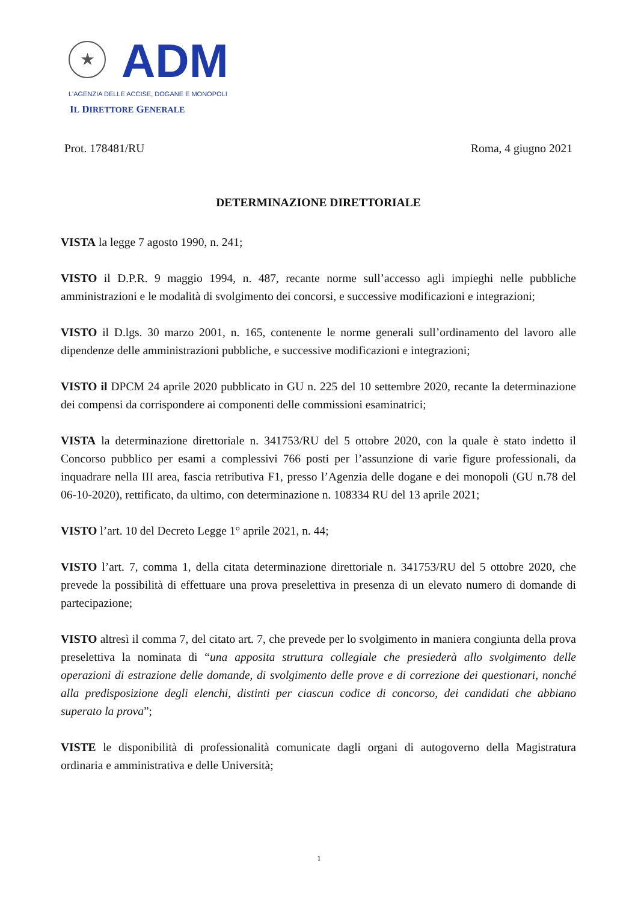★
ADM
L'AGENZIA DELLE ACCISE, DOGANE E MONOPOLI
IL DIRETTORE GENERALE
Prot. 178481/RU Roma, 4 giugno 2021
DETERMINAZIONE DIRETTORIALE
VISTA la legge 7 agosto 1990, n. 241;
VISTO il D.P.R. 9 maggio 1994, n. 487, recante norme sull’accesso agli impieghi nelle pubbliche amministrazioni e le modalità di svolgimento dei concorsi, e successive modificazioni e integrazioni;
VISTO il D.lgs. 30 marzo 2001, n. 165, contenente le norme generali sull’ordinamento del lavoro alle dipendenze delle amministrazioni pubbliche, e successive modificazioni e integrazioni;
VISTO il DPCM 24 aprile 2020 pubblicato in GU n. 225 del 10 settembre 2020, recante la determinazione dei compensi da corrispondere ai componenti delle commissioni esaminatrici;
VISTA la determinazione direttoriale n. 341753/RU del 5 ottobre 2020, con la quale è stato indetto il Concorso pubblico per esami a complessivi 766 posti per l’assunzione di varie figure professionali, da inquadrare nella III area, fascia retributiva F1, presso l’Agenzia delle dogane e dei monopoli (GU n.78 del 06-10-2020), rettificato, da ultimo, con determinazione n. 108334 RU del 13 aprile 2021;
VISTO l’art. 10 del Decreto Legge 1° aprile 2021, n. 44;
VISTO l’art. 7, comma 1, della citata determinazione direttoriale n. 341753/RU del 5 ottobre 2020, che prevede la possibilità di effettuare una prova preselettiva in presenza di un elevato numero di domande di partecipazione;
VISTO altresì il comma 7, del citato art. 7, che prevede per lo svolgimento in maniera congiunta della prova preselettiva la nominata di “una apposita struttura collegiale che presiederà allo svolgimento delle operazioni di estrazione delle domande, di svolgimento delle prove e di correzione dei questionari, nonché alla predisposizione degli elenchi, distinti per ciascun codice di concorso, dei candidati che abbiano superato la prova”;
VISTE le disponibilità di professionalità comunicate dagli organi di autogoverno della Magistratura ordinaria e amministrativa e delle Università;
1